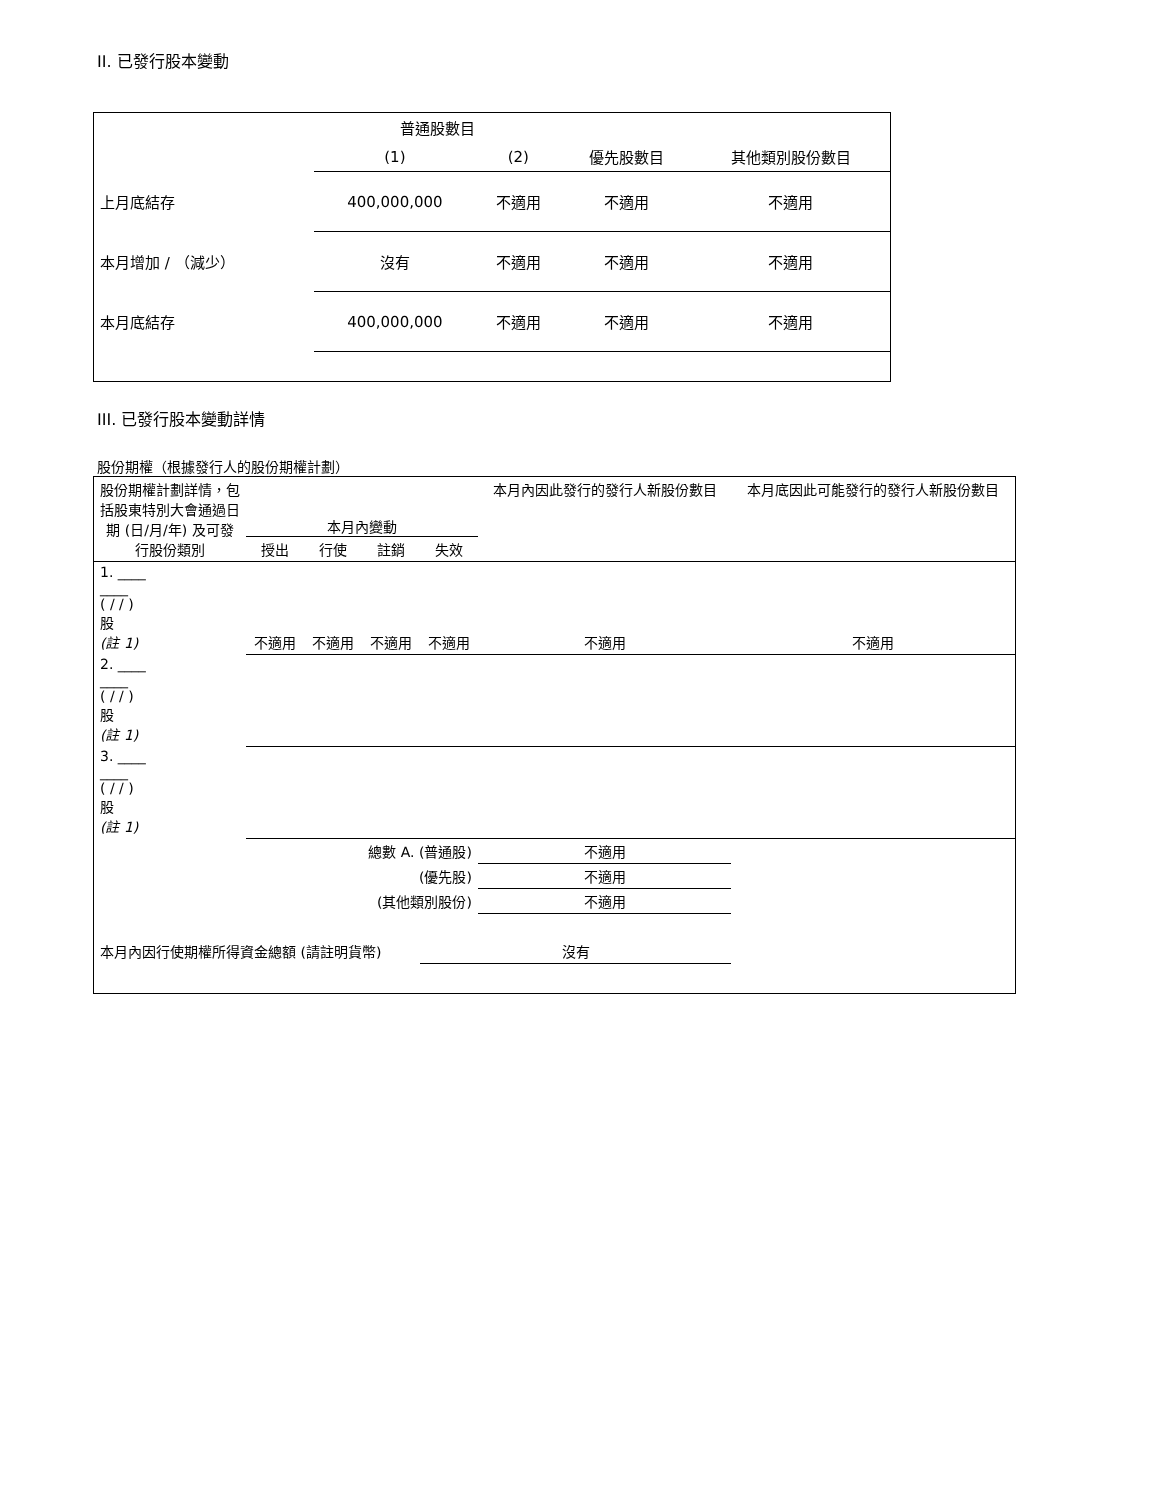II. 已發行股本變動
| | 普通股數目 | | | |
| | (1) | (2) | 優先股數目 | 其他類別股份數目 |
| 上月底結存 | 400,000,000 | 不適用 | 不適用 | 不適用 |
| 本月增加 / （減少） | 沒有 | 不適用 | 不適用 | 不適用 |
| 本月底結存 | 400,000,000 | 不適用 | 不適用 | 不適用 |
III. 已發行股本變動詳情
股份期權（根據發行人的股份期權計劃）
| 股份期權計劃詳情，包括股東特別大會通過日期 (日/月/年) 及可發行股份類別 | 本月內變動 / 授出 / 行使 / 註銷 / 失效 / | | | | 本月內因此發行的發行人新股份數目 | 本月底因此可能發行的發行人新股份數目 |
| 1. ____ ____ ( / / ) 股 (註 1) | 不適用 | 不適用 | 不適用 | 不適用 | 不適用 | 不適用 |
| 2. ____ ____ ( / / ) 股 (註 1) | | | | | | |
| 3. ____ ____ ( / / ) 股 (註 1) | | | | | | |
| 總數 A. (普通股) | | | | | 不適用 | |
| (優先股) | | | | | 不適用 | |
| (其他類別股份) | | | | | 不適用 | |
| 本月內因行使期權所得資金總額 (請註明貨幣) | | | | 沒有 | | |